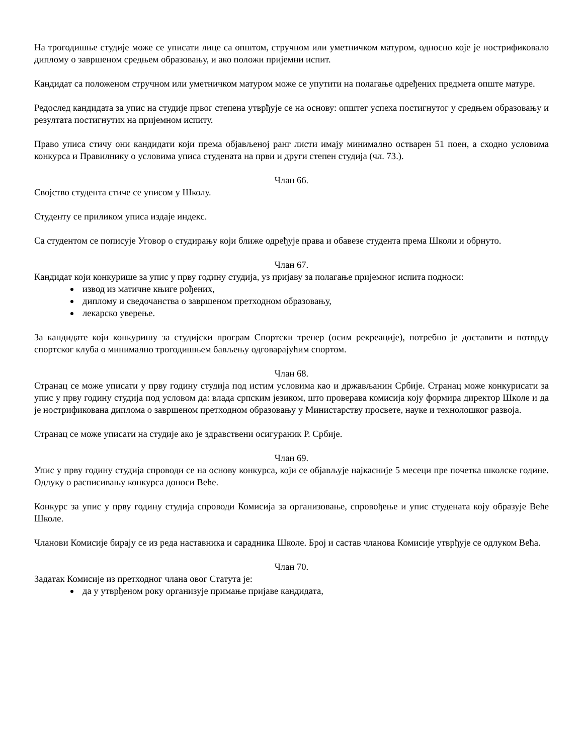На трогодишње студије може се уписати лице са општом, стручном или уметничком матуром, односно које је нострификовало диплому о завршеном средњем образовању, и ако положи пријемни испит.
Кандидат са положеном стручном или уметничком матуром може се упутити на полагање одређених предмета опште матуре.
Редослед кандидата за упис на студије првог степена утврђује се на основу: општег успеха постигнутог у средњем образовању и резултата постигнутих на пријемном испиту.
Право уписа стичу они кандидати који према објављеној ранг листи имају минимално остварен 51 поен, а сходно условима конкурса и Правилнику о условима уписа студената на први и други степен студија (чл. 73.).
Члан 66.
Својство студента стиче се уписом у Школу.
Студенту се приликом уписа издаје индекс.
Са студентом се пописује Уговор о студирању који ближе одређује права и обавезе студента према Школи и обрнуто.
Члан 67.
Кандидат који конкурише за упис у прву годину студија, уз пријаву за полагање пријемног испита подноси:
извод из матичне књиге рођених,
диплому и сведочанства о завршеном претходном образовању,
лекарско уверење.
За кандидате који конкуришу за студијски програм Спортски тренер (осим рекреације), потребно је доставити и потврду спортског клуба о минимално трогодишњем бављењу одговарајућим спортом.
Члан 68.
Странац се може уписати у прву годину студија под истим условима као и држављанин Србије. Странац може конкурисати за упис у прву годину студија под условом да: влада српским језиком, што проверава комисија коју формира директор Школе и да је нострификована диплома о завршеном претходном образовању у Министарству просвете, науке и технолошког развоја.
Странац се може уписати на студије ако је здравствени осигураник Р. Србије.
Члан 69.
Упис у прву годину студија спроводи се на основу конкурса, који се објављује најкасније 5 месеци пре почетка школске године. Одлуку о расписивању конкурса доноси Веће.
Конкурс за упис у прву годину студија спроводи Комисија за организовање, спровођење и упис студената коју образује Веће Школе.
Чланови Комисије бирају се из реда наставника и сарадника Школе. Број и састав чланова Комисије утврђује се одлуком Већа.
Члан 70.
Задатак Комисије из претходног члана овог Статута је:
да у утврђеном року организује примање пријаве кандидата,